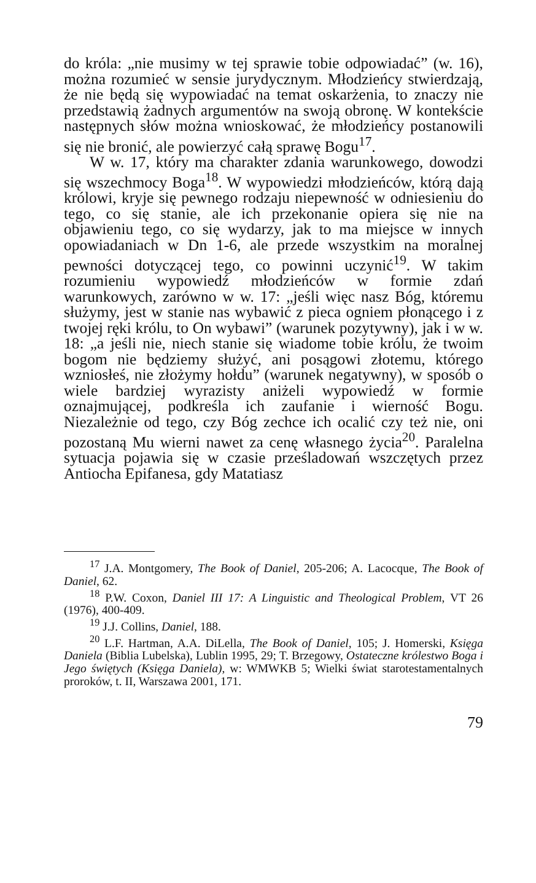do króla: „nie musimy w tej sprawie tobie odpowiadać” (w. 16), można rozumieć w sensie jurydycznym. Młodzieńcy stwierdzają, że nie będą się wypowiadać na temat oskarżenia, to znaczy nie przedstawią żadnych argumentów na swoją obronę. W kontekście następnych słów można wnioskować, że młodzieńcy postanowili się nie bronić, ale powierzyć całą sprawę Bogu<sup>17</sup>.
W w. 17, który ma charakter zdania warunkowego, dowodzi się wszechmocy Boga<sup>18</sup>. W wypowiedzi młodzieńców, którą dają królowi, kryje się pewnego rodzaju niepewność w odniesieniu do tego, co się stanie, ale ich przekonanie opiera się nie na objawieniu tego, co się wydarzy, jak to ma miejsce w innych opowiadaniach w Dn 1-6, ale przede wszystkim na moralnej pewności dotyczącej tego, co powinni uczynić<sup>19</sup>. W takim rozumieniu wypowiedź młodzieńców w formie zdań warunkowych, zarówno w w. 17: „jeśli więc nasz Bóg, któremu służymy, jest w stanie nas wybawić z pieca ogniem płonącego i z twojej ręki królu, to On wybawi” (warunek pozytywny), jak i w w. 18: „a jeśli nie, niech stanie się wiadome tobie królu, że twoim bogom nie będziemy służyć, ani posągowi złotemu, którego wzniosłeś, nie złożymy hołdu” (warunek negatywny), w sposób o wiele bardziej wyrazisty aniżeli wypowiedź w formie oznajmującej, podkreśla ich zaufanie i wierność Bogu. Niezależnie od tego, czy Bóg zechce ich ocalić czy też nie, oni pozostaną Mu wierni nawet za cenę własnego życia<sup>20</sup>. Paralelna sytuacja pojawia się w czasie prześladowań wszczętych przez Antiocha Epifanesa, gdy Matatiasz
<sup>17</sup> J.A. Montgomery, The Book of Daniel, 205-206; A. Lacocque, The Book of Daniel, 62.
<sup>18</sup> P.W. Coxon, Daniel III 17: A Linguistic and Theological Problem, VT 26 (1976), 400-409.
<sup>19</sup> J.J. Collins, Daniel, 188.
<sup>20</sup> L.F. Hartman, A.A. DiLella, The Book of Daniel, 105; J. Homerski, Księga Daniela (Biblia Lubelska), Lublin 1995, 29; T. Brzegowy, Ostateczne królestwo Boga i Jego świętych (Księga Daniela), w: WMWKB 5; Wielki świat starotestamentalnych proroków, t. II, Warszawa 2001, 171.
79